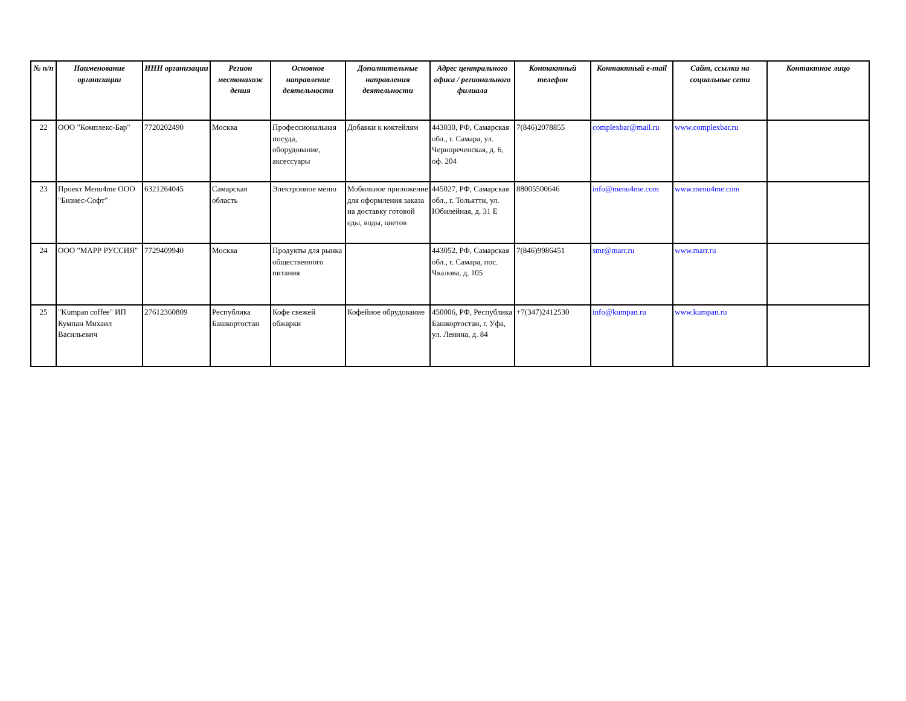| № п/п | Наименование организации | ИНН организации | Регион местонахож дения | Основное направление деятельности | Дополнительные направления деятельности | Адрес центрального офиса / регионального филиала | Контактный телефон | Контактный e-mail | Сайт, ссылки на социальные сети | Контактное лицо |
| --- | --- | --- | --- | --- | --- | --- | --- | --- | --- | --- |
| 22 | ООО "Комплекс-Бар" | 7720202490 | Москва | Профессиональная посуда, оборудование, аксессуары | Добавки к коктейлям | 443030, РФ, Самарская обл., г. Самара, ул. Черноречeнская, д. 6, оф. 204 | 7(846)2078855 | complexbar@mail.ru | www.complexbar.ru | |
| 23 | Проект Menu4me ООО "Бизнес-Софт" | 6321264045 | Самарская область | Электронное меню | Мобильное приложение для оформления заказа на доставку готовой еды, воды, цветов | 445027, РФ, Самарская обл., г. Тольятти, ул. Юбилейная, д. 31 Е | 88005500646 | info@menu4me.com | www.menu4me.com | |
| 24 | ООО "МАРР РУССИЯ" | 7729409940 | Москва | Продукты для рынка общественного питания | | 443052, РФ, Самарская обл., г. Самара, пос. Чкалова, д. 105 | 7(846)9986451 | smr@marr.ru | www.marr.ru | |
| 25 | "Kumpan coffee" ИП Кумпан Михаил Васильевич | 27612360809 | Республика Башкортостан | Кофе свежей обжарки | Кофейное обрудование | 450006, РФ, Республика Башкортостан, г. Уфа, ул. Ленина, д. 84 | +7(347)2412530 | info@kumpan.ru | www.kumpan.ru | |